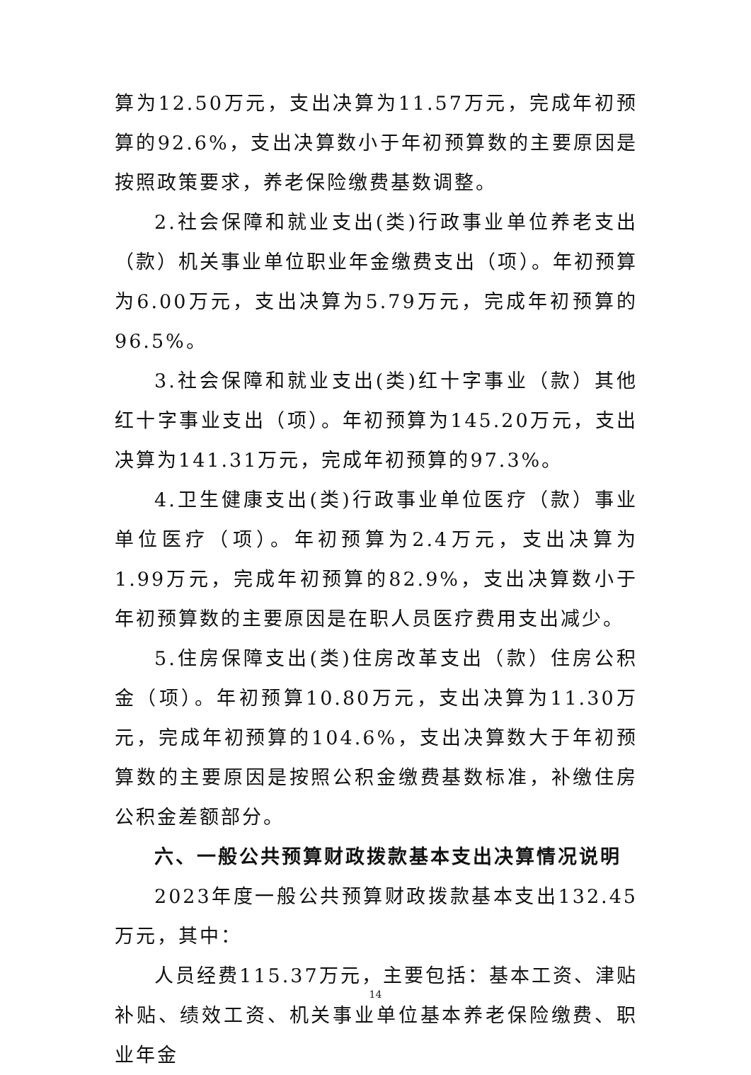算为12.50万元，支出决算为11.57万元，完成年初预算的92.6%，支出决算数小于年初预算数的主要原因是按照政策要求，养老保险缴费基数调整。
2.社会保障和就业支出(类)行政事业单位养老支出（款）机关事业单位职业年金缴费支出（项）。年初预算为6.00万元，支出决算为5.79万元，完成年初预算的96.5%。
3.社会保障和就业支出(类)红十字事业（款）其他红十字事业支出（项）。年初预算为145.20万元，支出决算为141.31万元，完成年初预算的97.3%。
4.卫生健康支出(类)行政事业单位医疗（款）事业单位医疗（项）。年初预算为2.4万元，支出决算为1.99万元，完成年初预算的82.9%，支出决算数小于年初预算数的主要原因是在职人员医疗费用支出减少。
5.住房保障支出(类)住房改革支出（款）住房公积金（项）。年初预算10.80万元，支出决算为11.30万元，完成年初预算的104.6%，支出决算数大于年初预算数的主要原因是按照公积金缴费基数标准，补缴住房公积金差额部分。
六、一般公共预算财政拨款基本支出决算情况说明
2023年度一般公共预算财政拨款基本支出132.45万元，其中：
人员经费115.37万元，主要包括：基本工资、津贴补贴、绩效工资、机关事业单位基本养老保险缴费、职业年金
14